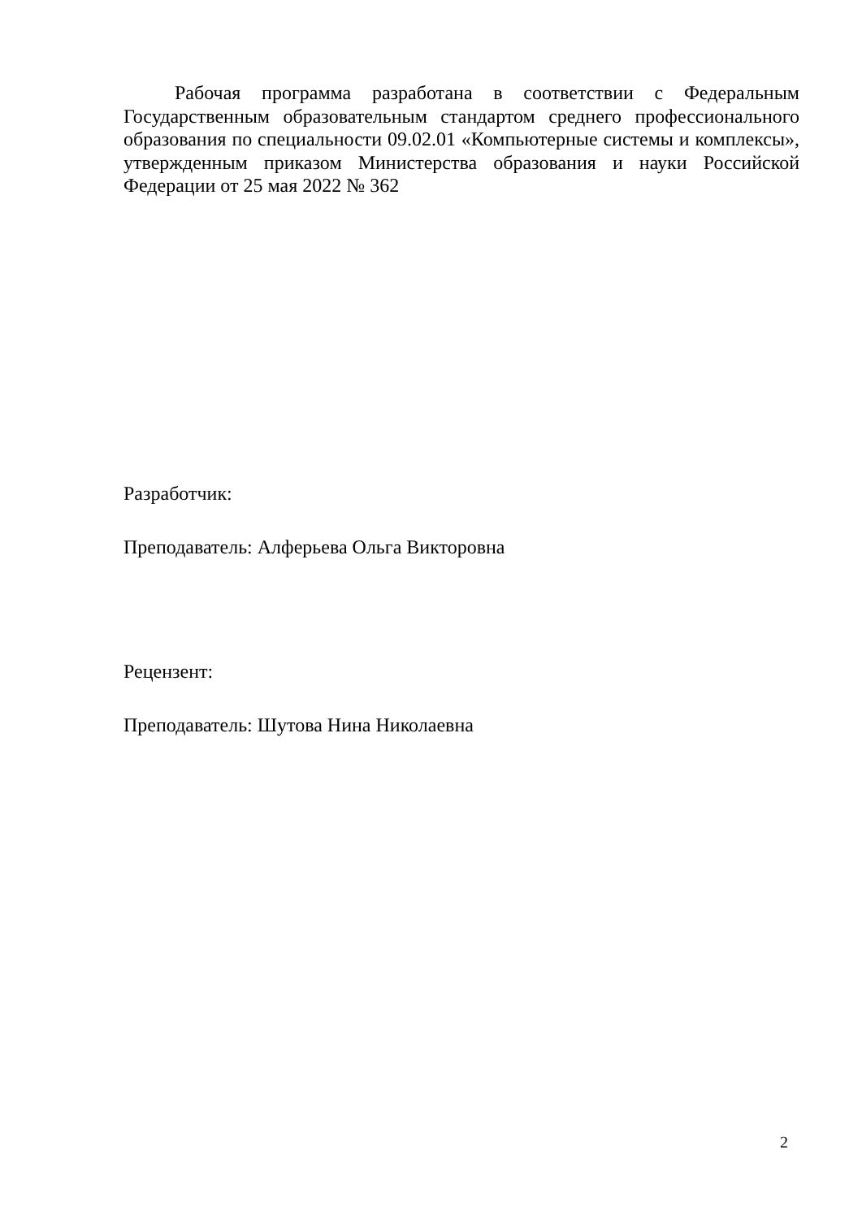Рабочая программа разработана в соответствии с Федеральным Государственным образовательным стандартом среднего профессионального образования по специальности 09.02.01 «Компьютерные системы и комплексы», утвержденным приказом Министерства образования и науки Российской Федерации от 25 мая 2022 № 362
Разработчик:
Преподаватель: Алферьева Ольга Викторовна
Рецензент:
Преподаватель: Шутова Нина Николаевна
2